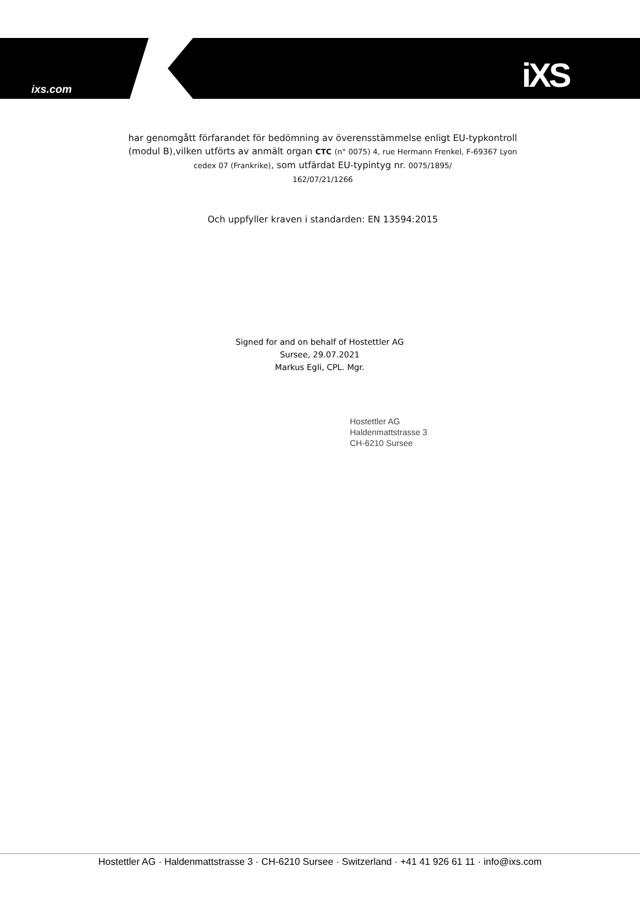ixs.com iXS
har genomgått förfarandet för bedömning av överensstämmelse enligt EU-typkontroll (modul B),vilken utförts av anmält organ CTC (n° 0075) 4, rue Hermann Frenkel, F-69367 Lyon cedex 07 (Frankrike), som utfärdat EU-typintyg nr. 0075/1895/
162/07/21/1266
Och uppfyller kraven i standarden: EN 13594:2015
Signed for and on behalf of Hostettler AG
Sursee, 29.07.2021
Markus Egli, CPL. Mgr.
Hostettler AG
Haldenmattstrasse 3
CH-6210 Sursee
Hostettler AG · Haldenmattstrasse 3 · CH-6210 Sursee · Switzerland · +41 41 926 61 11 · info@ixs.com